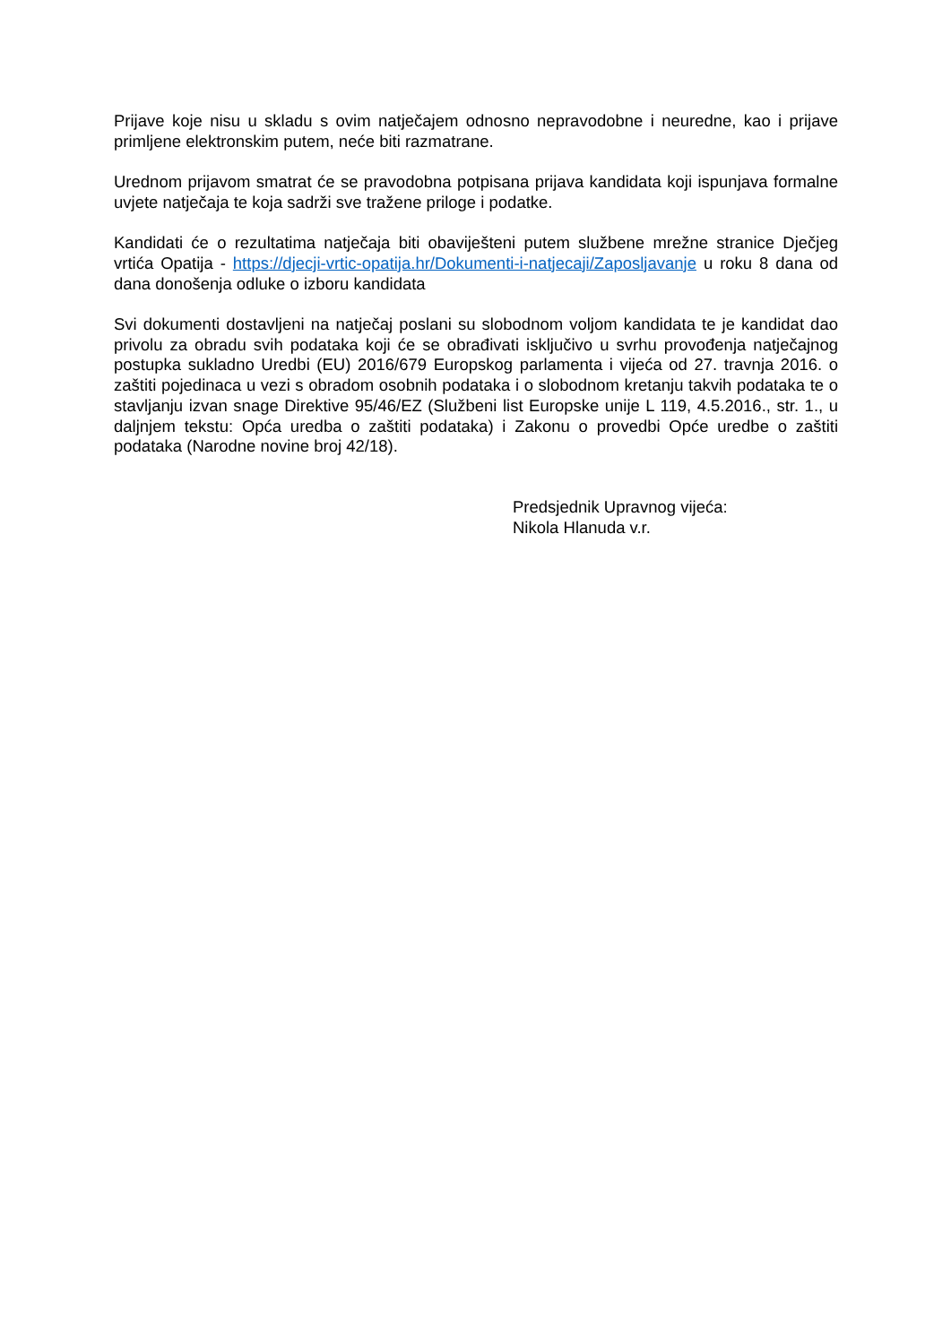Prijave koje nisu u skladu s ovim natječajem odnosno nepravodobne i neuredne, kao i prijave primljene elektronskim putem, neće biti razmatrane.
Urednom prijavom smatrat će se pravodobna potpisana prijava kandidata koji ispunjava formalne uvjete natječaja te koja sadrži sve tražene priloge i podatke.
Kandidati će o rezultatima natječaja biti obaviješteni putem službene mrežne stranice Dječjeg vrtića Opatija - https://djecji-vrtic-opatija.hr/Dokumenti-i-natjecaji/Zaposljavanje u roku 8 dana od dana donošenja odluke o izboru kandidata
Svi dokumenti dostavljeni na natječaj poslani su slobodnom voljom kandidata te je kandidat dao privolu za obradu svih podataka koji će se obrađivati isključivo u svrhu provođenja natječajnog postupka sukladno Uredbi (EU) 2016/679 Europskog parlamenta i vijeća od 27. travnja 2016. o zaštiti pojedinaca u vezi s obradom osobnih podataka i o slobodnom kretanju takvih podataka te o stavljanju izvan snage Direktive 95/46/EZ (Službeni list Europske unije L 119, 4.5.2016., str. 1., u daljnjem tekstu: Opća uredba o zaštiti podataka) i Zakonu o provedbi Opće uredbe o zaštiti podataka (Narodne novine broj 42/18).
Predsjednik Upravnog vijeća:
Nikola Hlanuda v.r.